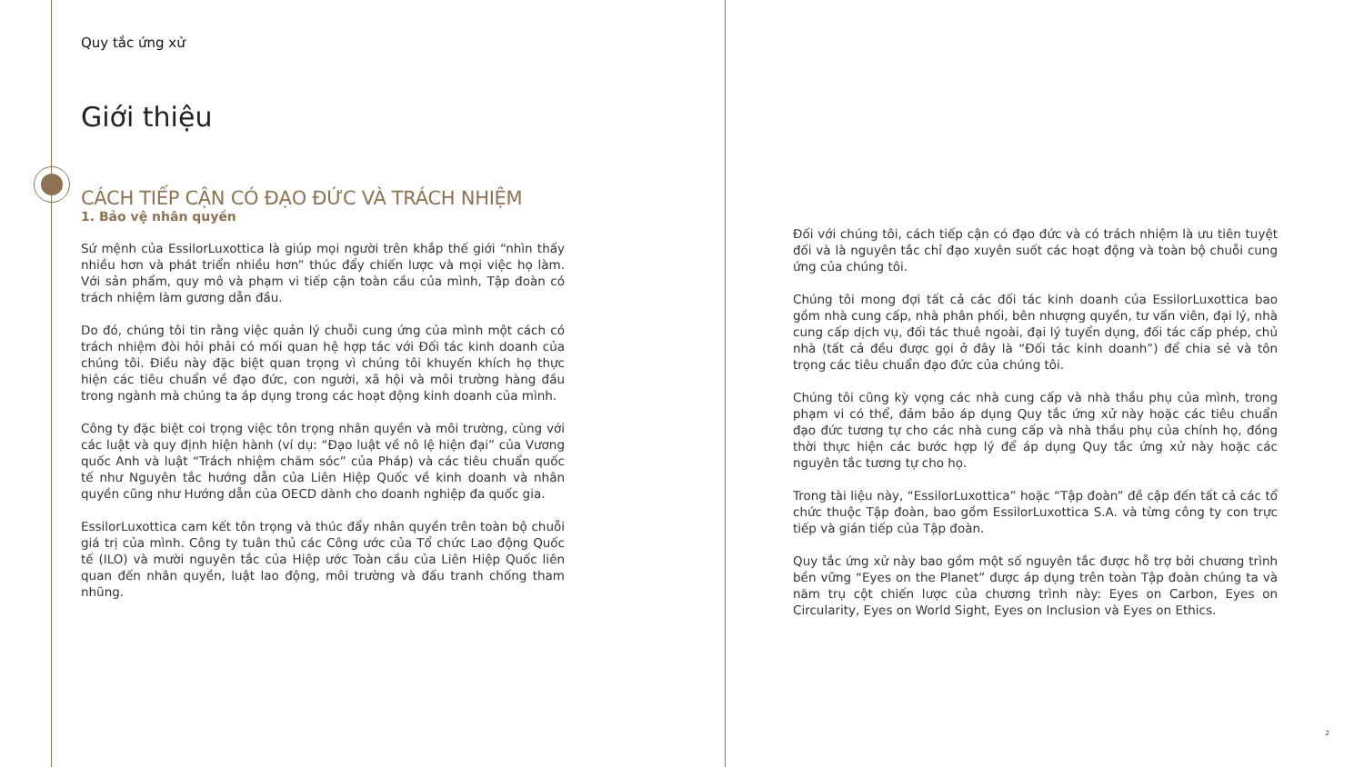Quy tắc ứng xử
Giới thiệu
CÁCH TIẾP CẬN CÓ ĐẠO ĐỨC VÀ TRÁCH NHIỆM
1. Bảo vệ nhân quyền
Sứ mệnh của EssilorLuxottica là giúp mọi người trên khắp thế giới “nhìn thấy nhiều hơn và phát triển nhiều hơn” thúc đẩy chiến lược và mọi việc họ làm. Với sản phẩm, quy mô và phạm vi tiếp cận toàn cầu của mình, Tập đoàn có trách nhiệm làm gương dẫn đầu.
Do đó, chúng tôi tin rằng việc quản lý chuỗi cung ứng của mình một cách có trách nhiệm đòi hỏi phải có mối quan hệ hợp tác với Đối tác kinh doanh của chúng tôi. Điều này đặc biệt quan trọng vì chúng tôi khuyến khích họ thực hiện các tiêu chuẩn về đạo đức, con người, xã hội và môi trường hàng đầu trong ngành mà chúng ta áp dụng trong các hoạt động kinh doanh của mình.
Công ty đặc biệt coi trọng việc tôn trọng nhân quyền và môi trường, cùng với các luật và quy định hiện hành (ví dụ: “Đạo luật về nô lệ hiện đại” của Vương quốc Anh và luật “Trách nhiệm chăm sóc” của Pháp) và các tiêu chuẩn quốc tế như Nguyên tắc hướng dẫn của Liên Hiệp Quốc về kinh doanh và nhân quyền cũng như Hướng dẫn của OECD dành cho doanh nghiệp đa quốc gia.
EssilorLuxottica cam kết tôn trọng và thúc đẩy nhân quyền trên toàn bộ chuỗi giá trị của mình. Công ty tuân thủ các Công ước của Tổ chức Lao động Quốc tế (ILO) và mười nguyên tắc của Hiệp ước Toàn cầu của Liên Hiệp Quốc liên quan đến nhân quyền, luật lao động, môi trường và đấu tranh chống tham nhũng.
Đối với chúng tôi, cách tiếp cận có đạo đức và có trách nhiệm là ưu tiên tuyệt đối và là nguyên tắc chỉ đạo xuyên suốt các hoạt động và toàn bộ chuỗi cung ứng của chúng tôi.
Chúng tôi mong đợi tất cả các đối tác kinh doanh của EssilorLuxottica bao gồm nhà cung cấp, nhà phân phối, bên nhượng quyền, tư vấn viên, đại lý, nhà cung cấp dịch vụ, đối tác thuê ngoài, đại lý tuyển dụng, đối tác cấp phép, chủ nhà (tất cả đều được gọi ở đây là “Đối tác kinh doanh”) để chia sẻ và tôn trọng các tiêu chuẩn đạo đức của chúng tôi.
Chúng tôi cũng kỳ vọng các nhà cung cấp và nhà thầu phụ của mình, trong phạm vi có thể, đảm bảo áp dụng Quy tắc ứng xử này hoặc các tiêu chuẩn đạo đức tương tự cho các nhà cung cấp và nhà thầu phụ của chính họ, đồng thời thực hiện các bước hợp lý để áp dụng Quy tắc ứng xử này hoặc các nguyên tắc tương tự cho họ.
Trong tài liệu này, “EssilorLuxottica” hoặc “Tập đoàn” đề cập đến tất cả các tổ chức thuộc Tập đoàn, bao gồm EssilorLuxottica S.A. và từng công ty con trực tiếp và gián tiếp của Tập đoàn.
Quy tắc ứng xử này bao gồm một số nguyên tắc được hỗ trợ bởi chương trình bền vững “Eyes on the Planet” được áp dụng trên toàn Tập đoàn chúng ta và năm trụ cột chiến lược của chương trình này: Eyes on Carbon, Eyes on Circularity, Eyes on World Sight, Eyes on Inclusion và Eyes on Ethics.
2